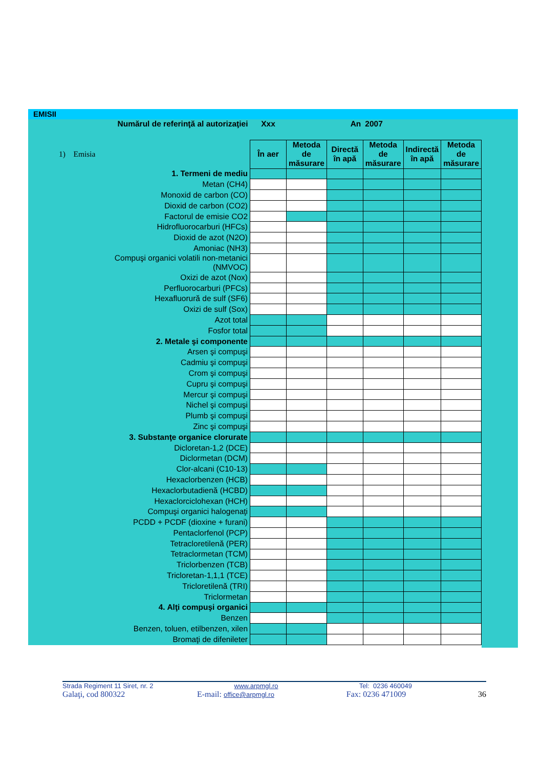EMISII
| Numărul de referinţă al autorizaţiei | Xxx | An | | 2007 | | |
| 1) Emisia | În aer | Metoda de măsurare | Directă în apă | Metoda de măsurare | Indirectă în apă | Metoda de măsurare |
| 1. Termeni de mediu | | | | | | |
| Metan (CH4) | | | | | | |
| Monoxid de carbon (CO) | | | | | | |
| Dioxid de carbon (CO2) | | | | | | |
| Factorul de emisie CO2 | | | | | | |
| Hidrofluorocarburi (HFCs) | | | | | | |
| Dioxid de azot (N2O) | | | | | | |
| Amoniac (NH3) | | | | | | |
| Compuşi organici volatili non-metanici (NMVOC) | | | | | | |
| Oxizi de azot (Nox) | | | | | | |
| Perfluorocarburi (PFCs) | | | | | | |
| Hexafluorură de sulf (SF6) | | | | | | |
| Oxizi de sulf (Sox) | | | | | | |
| Azot total | | | | | | |
| Fosfor total | | | | | | |
| 2. Metale şi componente | | | | | | |
| Arsen şi compuşi | | | | | | |
| Cadmiu şi compuşi | | | | | | |
| Crom şi compuşi | | | | | | |
| Cupru şi compuşi | | | | | | |
| Mercur şi compuşi | | | | | | |
| Nichel şi compuşi | | | | | | |
| Plumb şi compuşi | | | | | | |
| Zinc şi compuşi | | | | | | |
| 3. Substanţe organice clorurate | | | | | | |
| Dicloretan-1,2 (DCE) | | | | | | |
| Diclormetan (DCM) | | | | | | |
| Clor-alcani (C10-13) | | | | | | |
| Hexaclorbenzen (HCB) | | | | | | |
| Hexaclorbutadienă (HCBD) | | | | | | |
| Hexaclorciclohexan (HCH) | | | | | | |
| Compuşi organici halogenaţi | | | | | | |
| PCDD + PCDF (dioxine + furani) | | | | | | |
| Pentaclorfenol (PCP) | | | | | | |
| Tetracloretilenă (PER) | | | | | | |
| Tetraclormetan (TCM) | | | | | | |
| Triclorbenzen (TCB) | | | | | | |
| Tricloretan-1,1,1 (TCE) | | | | | | |
| Tricloretilenă (TRI) | | | | | | |
| Triclormetan | | | | | | |
| 4. Alţi compuşi organici | | | | | | |
| Benzen | | | | | | |
| Benzen, toluen, etilbenzen, xilen | | | | | | |
| Bromaţi de difenileter | | | | | | |
Strada Regiment 11 Siret, nr. 2 www.arpmgl.ro Tel: 0236 460049
Galaţi, cod 800322 E-mail: office@arpmgl.ro Fax: 0236 471009 36